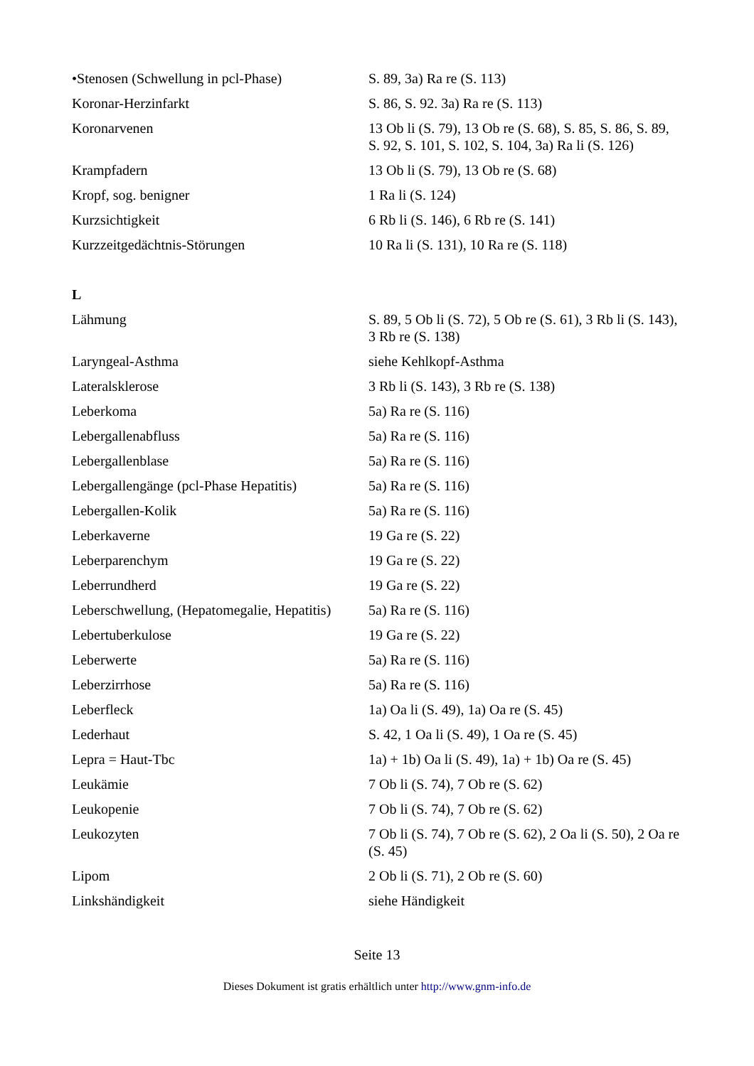| •Stenosen (Schwellung in pcl-Phase) | S. 89, 3a) Ra re (S. 113) |
| Koronar-Herzinfarkt | S. 86, S. 92. 3a) Ra re (S. 113) |
| Koronarvenen | 13 Ob li (S. 79), 13 Ob re (S. 68), S. 85, S. 86, S. 89, S. 92, S. 101, S. 102, S. 104, 3a) Ra li (S. 126) |
| Krampfadern | 13 Ob li (S. 79), 13 Ob re (S. 68) |
| Kropf, sog. benigner | 1 Ra li (S. 124) |
| Kurzsichtigkeit | 6 Rb li (S. 146), 6 Rb re (S. 141) |
| Kurzzeitgedächtnis-Störungen | 10 Ra li (S. 131), 10 Ra re (S. 118) |
| L | |
| Lähmung | S. 89, 5 Ob li (S. 72), 5 Ob re (S. 61), 3 Rb li (S. 143), 3 Rb re (S. 138) |
| Laryngeal-Asthma | siehe Kehlkopf-Asthma |
| Lateralsklerose | 3 Rb li (S. 143), 3 Rb re (S. 138) |
| Leberkoma | 5a) Ra re (S. 116) |
| Lebergallenabfluss | 5a) Ra re (S. 116) |
| Lebergallenblase | 5a) Ra re (S. 116) |
| Lebergallengänge (pcl-Phase Hepatitis) | 5a) Ra re (S. 116) |
| Lebergallen-Kolik | 5a) Ra re (S. 116) |
| Leberkaverne | 19 Ga re (S. 22) |
| Leberparenchym | 19 Ga re (S. 22) |
| Leberrundherd | 19 Ga re (S. 22) |
| Leberschwellung, (Hepatomegalie, Hepatitis) | 5a) Ra re (S. 116) |
| Lebertuberkulose | 19 Ga re (S. 22) |
| Leberwerte | 5a) Ra re (S. 116) |
| Leberzirrhose | 5a) Ra re (S. 116) |
| Leberfleck | 1a) Oa li (S. 49), 1a) Oa re (S. 45) |
| Lederhaut | S. 42, 1 Oa li (S. 49), 1 Oa re (S. 45) |
| Lepra = Haut-Tbc | 1a) + 1b) Oa li (S. 49), 1a) + 1b) Oa re (S. 45) |
| Leukämie | 7 Ob li (S. 74), 7 Ob re (S. 62) |
| Leukopenie | 7 Ob li (S. 74), 7 Ob re (S. 62) |
| Leukozyten | 7 Ob li (S. 74), 7 Ob re (S. 62), 2 Oa li (S. 50), 2 Oa re (S. 45) |
| Lipom | 2 Ob li (S. 71), 2 Ob re (S. 60) |
| Linkshändigkeit | siehe Händigkeit |
Seite 13
Dieses Dokument ist gratis erhältlich unter http://www.gnm-info.de